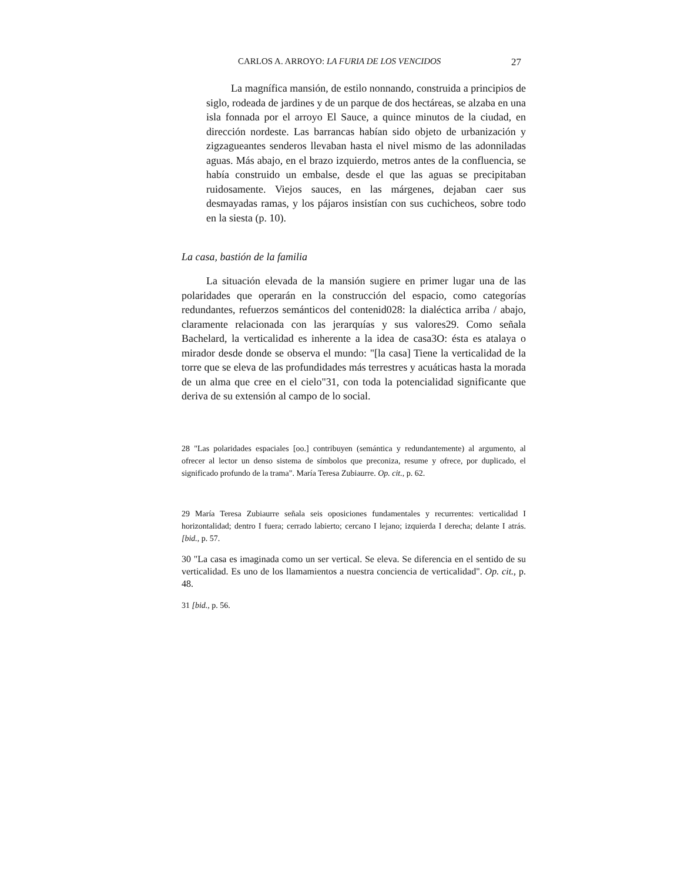CARLOS A. ARROYO: LA FURIA DE LOS VENCIDOS 27
La magnífica mansión, de estilo nonnando, construida a principios de siglo, rodeada de jardines y de un parque de dos hectáreas, se alzaba en una isla fonnada por el arroyo El Sauce, a quince minutos de la ciudad, en dirección nordeste. Las barrancas habían sido objeto de urbanización y zigzagueantes senderos llevaban hasta el nivel mismo de las adonniladas aguas. Más abajo, en el brazo izquierdo, metros antes de la confluencia, se había construido un embalse, desde el que las aguas se precipitaban ruidosamente. Viejos sauces, en las márgenes, dejaban caer sus desmayadas ramas, y los pájaros insistían con sus cuchicheos, sobre todo en la siesta (p. 10).
La casa, bastión de la familia
La situación elevada de la mansión sugiere en primer lugar una de las polaridades que operarán en la construcción del espacio, como categorías redundantes, refuerzos semánticos del contenid028: la dialéctica arriba / abajo, claramente relacionada con las jerarquías y sus valores29. Como señala Bachelard, la verticalidad es inherente a la idea de casa3O: ésta es atalaya o mirador desde donde se observa el mundo: "[la casa] Tiene la verticalidad de la torre que se eleva de las profundidades más terrestres y acuáticas hasta la morada de un alma que cree en el cielo"31, con toda la potencialidad significante que deriva de su extensión al campo de lo social.
28 "Las polaridades espaciales [oo.] contribuyen (semántica y redundantemente) al argumento, al ofrecer al lector un denso sistema de símbolos que preconiza, resume y ofrece, por duplicado, el significado profundo de la trama". María Teresa Zubiaurre. Op. cit., p. 62.
29 María Teresa Zubiaurre señala seis oposiciones fundamentales y recurrentes: verticalidad I horizontalidad; dentro I fuera; cerrado labierto; cercano I lejano; izquierda I derecha; delante I atrás. [bid., p. 57.
30 "La casa es imaginada como un ser vertical. Se eleva. Se diferencia en el sentido de su verticalidad. Es uno de los llamamientos a nuestra conciencia de verticalidad". Op. cit., p. 48.
31 [bid., p. 56.